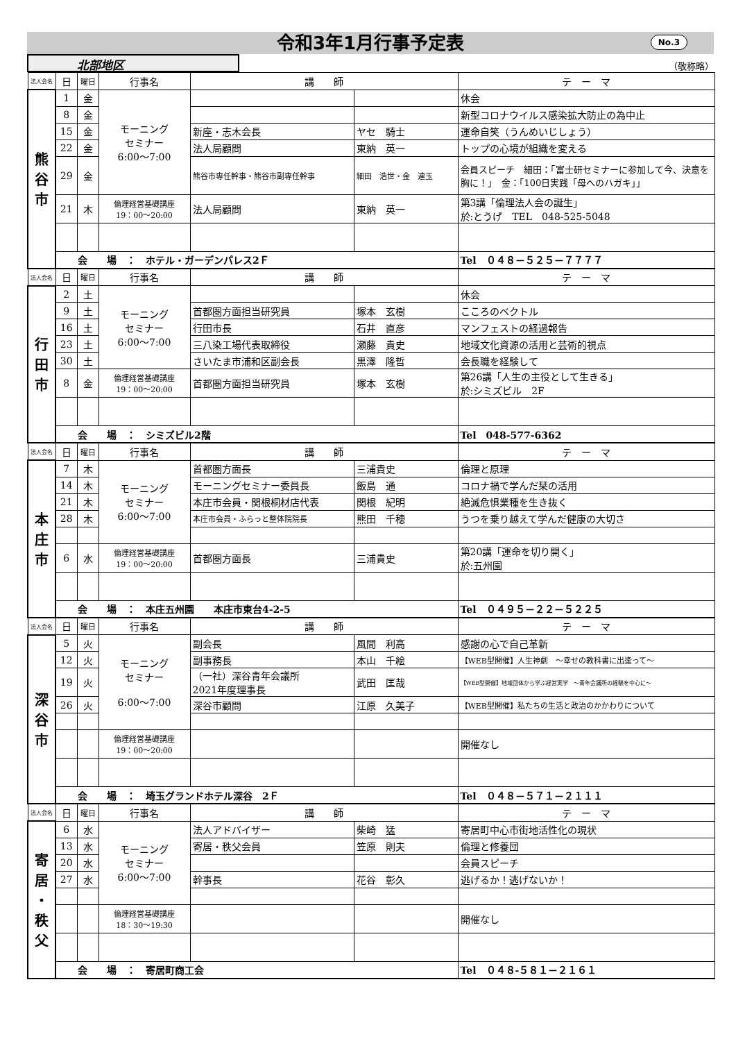令和3年1月行事予定表 No.3
北部地区
（敬称略）
| 法人会名 | 日 | 曜日 | 行事名 | 講 師 | | テ ー マ |
| --- | --- | --- | --- | --- | --- | --- |
| 熊 谷 市 | 1 | 金 | モーニング セミナー 6:00～7:00 | | | 休会 |
| | 8 | 金 | | | | 新型コロナウイルス感染拡大防止の為中止 |
| | 15 | 金 | | 新座・志木会長 | ヤセ 騎士 | 運命自笑（うんめいじしょう） |
| | 22 | 金 | | 法人局顧問 | 東納 英一 | トップの心境が組織を変える |
| | 29 | 金 | | 熊谷市専任幹事・熊谷市副専任幹事 | 細田 浩世・金 連玉 | 会員スピーチ 細田：「富士研セミナーに参加して今、決意を胸に！」 金：「100日実践「母へのハガキ」」 |
| | 21 | 木 | 倫理経営基礎講座 19：00～20:00 | 法人局顧問 | 東納 英一 | 第3講「倫理法人会の誕生」 於:とうげ TEL 048-525-5048 |
| | 会 場 ： ホテル・ガーデンパレス2Ｆ | | | | | Tel ０４８－５２５－７７７７ |
| 法人会名 | 日 | 曜日 | 行事名 | 講 師 | | テ ー マ |
| 行 田 市 | 2 | 土 | モーニング セミナー 6:00～7:00 | | | 休会 |
| | 9 | 土 | | 首都圏方面担当研究員 | 塚本 玄樹 | こころのベクトル |
| | 16 | 土 | | 行田市長 | 石井 直彦 | マンフェストの経過報告 |
| | 23 | 土 | | 三八染工場代表取締役 | 瀬藤 貴史 | 地域文化資源の活用と芸術的視点 |
| | 30 | 土 | | さいたま市浦和区副会長 | 黒澤 隆哲 | 会長職を経験して |
| | 8 | 金 | 倫理経営基礎講座 19：00～20:00 | 首都圏方面担当研究員 | 塚本 玄樹 | 第26講「人生の主役として生きる」 於:シミズビル 2F |
| | 会 場 ： シミズビル2階 | | | | | Tel 048-577-6362 |
| 法人会名 | 日 | 曜日 | 行事名 | 講 師 | | テ ー マ |
| 本 庄 市 | 7 | 木 | モーニング セミナー 6:00～7:00 | 首都圏方面長 | 三浦貴史 | 倫理と原理 |
| | 14 | 木 | | モーニングセミナー委員長 | 飯島 通 | コロナ禍で学んだ栞の活用 |
| | 21 | 木 | | 本庄市会員・関根桐材店代表 | 関根 紀明 | 絶滅危惧業種を生き抜く |
| | 28 | 木 | | 本庄市会員・ふらっと整体院院長 | 熊田 千穂 | うつを乗り越えて学んだ健康の大切さ |
| | 6 | 水 | 倫理経営基礎講座 19：00～20:00 | 首都圏方面長 | 三浦貴史 | 第20講「運命を切り開く」 於:五州園 |
| | 会 場 ： 本庄五州園 本庄市東台4-2-5 | | | | | Tel ０４９５－２２－５２２５ |
| 法人会名 | 日 | 曜日 | 行事名 | 講 師 | | テ ー マ |
| 深 谷 市 | 5 | 火 | モーニング セミナー 6:00～7:00 | 副会長 | 風間 利高 | 感謝の心で自己革新 |
| | 12 | 火 | | 副事務長 | 本山 千絵 | 【WEB型開催】人生神劇 ～幸せの教科書に出逢って～ |
| | 19 | 火 | | （一社）深谷青年会議所 2021年度理事長 | 武田 匡哉 | 【WEB型開催】地域団体から学ぶ経営実学 ～青年会議所の経験を中心に～ |
| | 26 | 火 | | 深谷市顧問 | 江原 久美子 | 【WEB型開催】私たちの生活と政治のかかわりについて |
| | | | 倫理経営基礎講座 19：00～20:00 | | | 開催なし |
| | 会 場 ： 埼玉グランドホテル深谷 2Ｆ | | | | | Tel ０４８－５７１－２１１１ |
| 法人会名 | 日 | 曜日 | 行事名 | 講 師 | | テ ー マ |
| 寄 居 ・ 秩 父 | 6 | 水 | モーニング セミナー 6:00～7:00 | 法人アドバイザー | 柴崎 猛 | 寄居町中心市街地活性化の現状 |
| | 13 | 水 | | 寄居・秩父会員 | 笠原 則夫 | 倫理と修養団 |
| | 20 | 水 | | | | 会員スピーチ |
| | 27 | 水 | | 幹事長 | 花谷 彰久 | 逃げるか！逃げないか！ |
| | | | 倫理経営基礎講座 18：30～19:30 | | | 開催なし |
| | 会 場 ： 寄居町商工会 | | | | | Tel ０４８-５８１－２１６１ |